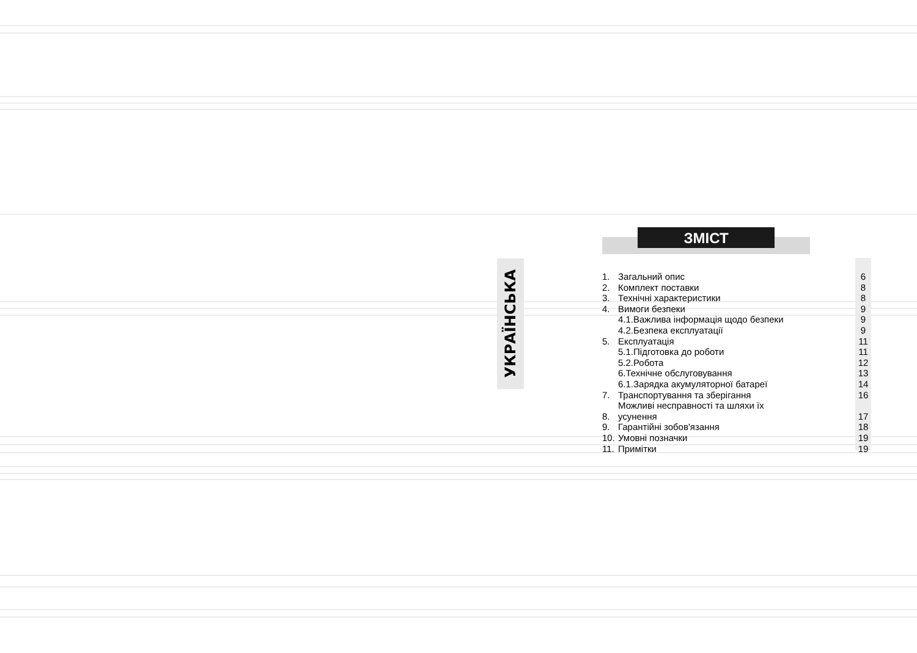УКРАЇНСЬКА
ЗМІСТ
| 1. | Загальний опис | 6 |
| 2. | Комплект поставки | 8 |
| 3. | Технічні характеристики | 8 |
| 4. | Вимоги безпеки | 9 |
| | 4.1.Важлива інформація щодо безпеки | 9 |
| | 4.2.Безпека експлуатації | 9 |
| 5. | Експлуатація | 11 |
| | 5.1.Підготовка до роботи | 11 |
| | 5.2.Робота | 12 |
| | 6.Технічне обслуговування | 13 |
| | 6.1.Зарядка акумуляторної батареї | 14 |
| 7. | Транспортування та зберігання | 16 |
| 8. | Можливі несправності та шляхи їх усунення | 17 |
| 9. | Гарантійні зобов'язання | 18 |
| 10. | Умовні позначки | 19 |
| 11. | Примітки | 19 |